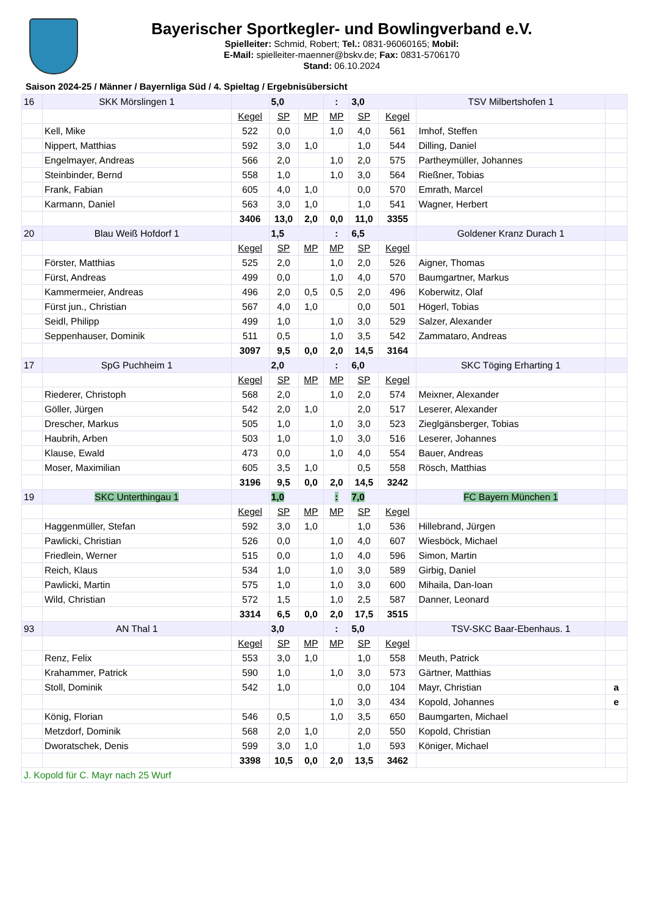Bayerischer Sportkegler- und Bowlingverband e.V.
Spielleiter: Schmid, Robert; Tel.: 0831-96060165; Mobil:
E-Mail: spielleiter-maenner@bskv.de; Fax: 0831-5706170
Stand: 06.10.2024
Saison 2024-25 / Männer / Bayernliga Süd / 4. Spieltag / Ergebnisübersicht
| 16 | SKK Mörslingen 1 | | 5,0 | | : | 3,0 | | TSV Milbertshofen 1 | |
| | | Kegel | SP | MP | MP | SP | Kegel | | |
| | Kell, Mike | 522 | 0,0 | | 1,0 | 4,0 | 561 | Imhof, Steffen | |
| | Nippert, Matthias | 592 | 3,0 | 1,0 | | 1,0 | 544 | Dilling, Daniel | |
| | Engelmayer, Andreas | 566 | 2,0 | | 1,0 | 2,0 | 575 | Partheymüller, Johannes | |
| | Steinbinder, Bernd | 558 | 1,0 | | 1,0 | 3,0 | 564 | Rießner, Tobias | |
| | Frank, Fabian | 605 | 4,0 | 1,0 | | 0,0 | 570 | Emrath, Marcel | |
| | Karmann, Daniel | 563 | 3,0 | 1,0 | | 1,0 | 541 | Wagner, Herbert | |
| | | 3406 | 13,0 | 2,0 | 0,0 | 11,0 | 3355 | | |
| 20 | Blau Weiß Hofdorf 1 | | 1,5 | | : | 6,5 | | Goldener Kranz Durach 1 | |
| | | Kegel | SP | MP | MP | SP | Kegel | | |
| | Förster, Matthias | 525 | 2,0 | | 1,0 | 2,0 | 526 | Aigner, Thomas | |
| | Fürst, Andreas | 499 | 0,0 | | 1,0 | 4,0 | 570 | Baumgartner, Markus | |
| | Kammermeier, Andreas | 496 | 2,0 | 0,5 | 0,5 | 2,0 | 496 | Koberwitz, Olaf | |
| | Fürst jun., Christian | 567 | 4,0 | 1,0 | | 0,0 | 501 | Högerl, Tobias | |
| | Seidl, Philipp | 499 | 1,0 | | 1,0 | 3,0 | 529 | Salzer, Alexander | |
| | Seppenhauser, Dominik | 511 | 0,5 | | 1,0 | 3,5 | 542 | Zammataro, Andreas | |
| | | 3097 | 9,5 | 0,0 | 2,0 | 14,5 | 3164 | | |
| 17 | SpG Puchheim 1 | | 2,0 | | : | 6,0 | | SKC Töging Erharting 1 | |
| | | Kegel | SP | MP | MP | SP | Kegel | | |
| | Riederer, Christoph | 568 | 2,0 | | 1,0 | 2,0 | 574 | Meixner, Alexander | |
| | Göller, Jürgen | 542 | 2,0 | 1,0 | | 2,0 | 517 | Leserer, Alexander | |
| | Drescher, Markus | 505 | 1,0 | | 1,0 | 3,0 | 523 | Zieglgänsberger, Tobias | |
| | Haubrih, Arben | 503 | 1,0 | | 1,0 | 3,0 | 516 | Leserer, Johannes | |
| | Klause, Ewald | 473 | 0,0 | | 1,0 | 4,0 | 554 | Bauer, Andreas | |
| | Moser, Maximilian | 605 | 3,5 | 1,0 | | 0,5 | 558 | Rösch, Matthias | |
| | | 3196 | 9,5 | 0,0 | 2,0 | 14,5 | 3242 | | |
| 19 | SKC Unterthingau 1 | | 1,0 | | : | 7,0 | | FC Bayern München 1 | |
| | | Kegel | SP | MP | MP | SP | Kegel | | |
| | Haggenmüller, Stefan | 592 | 3,0 | 1,0 | | 1,0 | 536 | Hillebrand, Jürgen | |
| | Pawlicki, Christian | 526 | 0,0 | | 1,0 | 4,0 | 607 | Wiesböck, Michael | |
| | Friedlein, Werner | 515 | 0,0 | | 1,0 | 4,0 | 596 | Simon, Martin | |
| | Reich, Klaus | 534 | 1,0 | | 1,0 | 3,0 | 589 | Girbig, Daniel | |
| | Pawlicki, Martin | 575 | 1,0 | | 1,0 | 3,0 | 600 | Mihaila, Dan-Ioan | |
| | Wild, Christian | 572 | 1,5 | | 1,0 | 2,5 | 587 | Danner, Leonard | |
| | | 3314 | 6,5 | 0,0 | 2,0 | 17,5 | 3515 | | |
| 93 | AN Thal 1 | | 3,0 | | : | 5,0 | | TSV-SKC Baar-Ebenhaus. 1 | |
| | | Kegel | SP | MP | MP | SP | Kegel | | |
| | Renz, Felix | 553 | 3,0 | 1,0 | | 1,0 | 558 | Meuth, Patrick | |
| | Krahammer, Patrick | 590 | 1,0 | | 1,0 | 3,0 | 573 | Gärtner, Matthias | |
| | Stoll, Dominik | 542 | 1,0 | | | 0,0 | 104 | Mayr, Christian | a |
| | | | | | 1,0 | 3,0 | 434 | Kopold, Johannes | e |
| | König, Florian | 546 | 0,5 | | 1,0 | 3,5 | 650 | Baumgarten, Michael | |
| | Metzdorf, Dominik | 568 | 2,0 | 1,0 | | 2,0 | 550 | Kopold, Christian | |
| | Dworatschek, Denis | 599 | 3,0 | 1,0 | | 1,0 | 593 | Königer, Michael | |
| | | 3398 | 10,5 | 0,0 | 2,0 | 13,5 | 3462 | | |
| J. Kopold für C. Mayr nach 25 Wurf | | | | | | | | | |